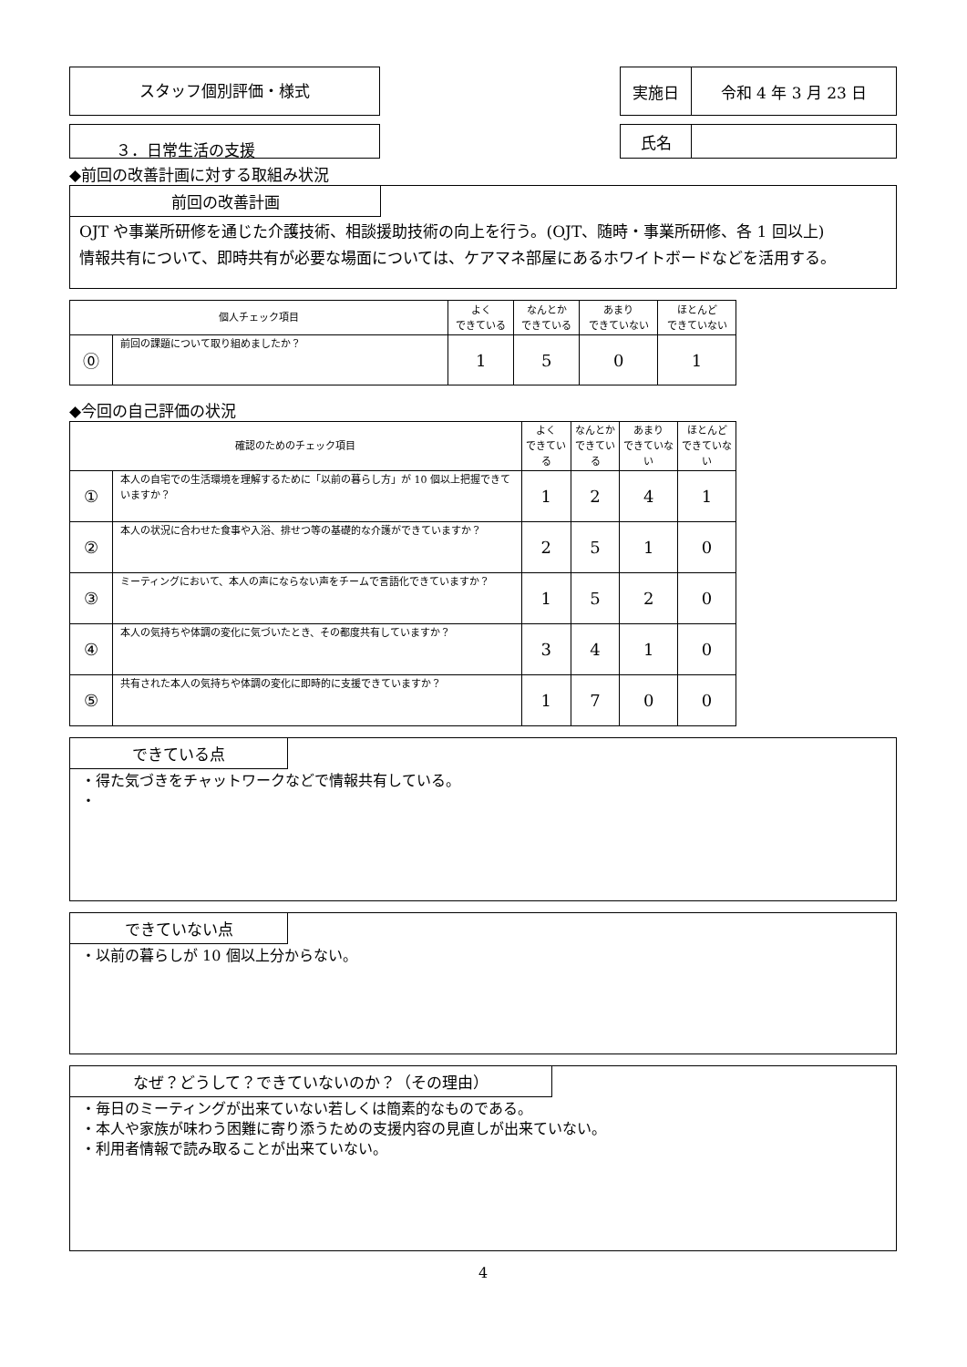スタッフ個別評価・様式
| 実施日 | 令和 4 年 3 月 23 日 |
３．日常生活の支援
| 氏名 | |
◆前回の改善計画に対する取組み状況
前回の改善計画
OJT や事業所研修を通じた介護技術、相談援助技術の向上を行う。(OJT、随時・事業所研修、各 1 回以上)
情報共有について、即時共有が必要な場面については、ケアマネ部屋にあるホワイトボードなどを活用する。
| 個人チェック項目 | | よく できている | なんとか できている | あまり できていない | ほとんど できていない |
| --- | --- | --- | --- | --- | --- |
| ⓪ | 前回の課題について取り組めましたか？ | 1 | 5 | 0 | 1 |
◆今回の自己評価の状況
| 確認のためのチェック項目 | | よく できている | なんとか できている | あまり できていない | ほとんど できていない |
| --- | --- | --- | --- | --- | --- |
| ① | 本人の自宅での生活環境を理解するために「以前の暮らし方」が 10 個以上把握できていますか？ | 1 | 2 | 4 | 1 |
| ② | 本人の状況に合わせた食事や入浴、排せつ等の基礎的な介護ができていますか？ | 2 | 5 | 1 | 0 |
| ③ | ミーティングにおいて、本人の声にならない声をチームで言語化できていますか？ | 1 | 5 | 2 | 0 |
| ④ | 本人の気持ちや体調の変化に気づいたとき、その都度共有していますか？ | 3 | 4 | 1 | 0 |
| ⑤ | 共有された本人の気持ちや体調の変化に即時的に支援できていますか？ | 1 | 7 | 0 | 0 |
できている点
・得た気づきをチャットワークなどで情報共有している。
・
できていない点
・以前の暮らしが 10 個以上分からない。
なぜ？どうして？できていないのか？（その理由）
・毎日のミーティングが出来ていない若しくは簡素的なものである。
・本人や家族が味わう困難に寄り添うための支援内容の見直しが出来ていない。
・利用者情報で読み取ることが出来ていない。
4